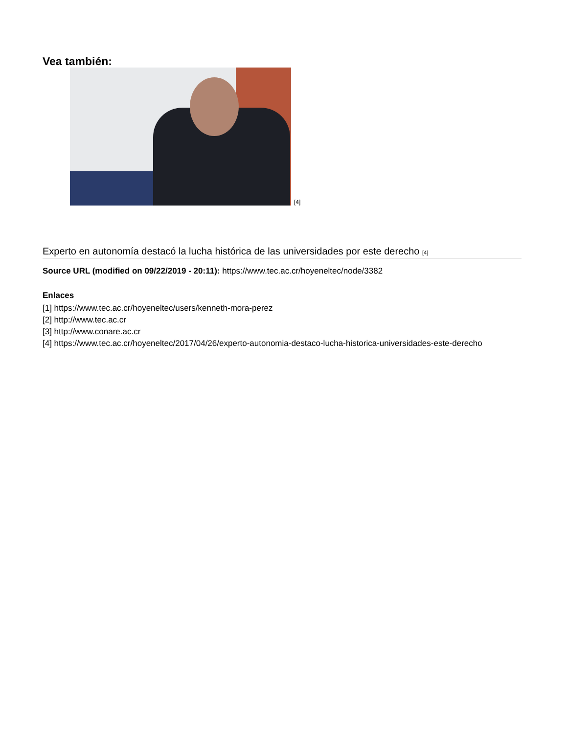Vea también:
[4]
Experto en autonomía destacó la lucha histórica de las universidades por este derecho [4]
Source URL (modified on 09/22/2019 - 20:11): https://www.tec.ac.cr/hoyeneltec/node/3382
Enlaces
[1] https://www.tec.ac.cr/hoyeneltec/users/kenneth-mora-perez
[2] http://www.tec.ac.cr
[3] http://www.conare.ac.cr
[4] https://www.tec.ac.cr/hoyeneltec/2017/04/26/experto-autonomia-destaco-lucha-historica-universidades-este-derecho